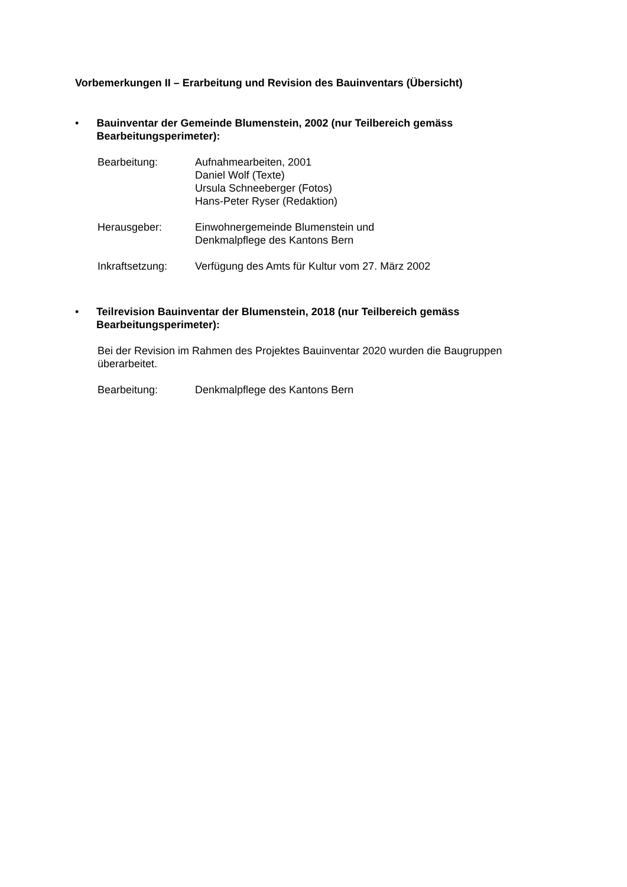Vorbemerkungen II – Erarbeitung und Revision des Bauinventars (Übersicht)
• Bauinventar der Gemeinde Blumenstein, 2002 (nur Teilbereich gemäss Bearbeitungsperimeter):
Bearbeitung: Aufnahmearbeiten, 2001
Daniel Wolf (Texte)
Ursula Schneeberger (Fotos)
Hans-Peter Ryser (Redaktion)
Herausgeber: Einwohnergemeinde Blumenstein und
Denkmalpflege des Kantons Bern
Inkraftsetzung: Verfügung des Amts für Kultur vom 27. März 2002
• Teilrevision Bauinventar der Blumenstein, 2018 (nur Teilbereich gemäss Bearbeitungsperimeter):
Bei der Revision im Rahmen des Projektes Bauinventar 2020 wurden die Baugruppen überarbeitet.
Bearbeitung: Denkmalpflege des Kantons Bern